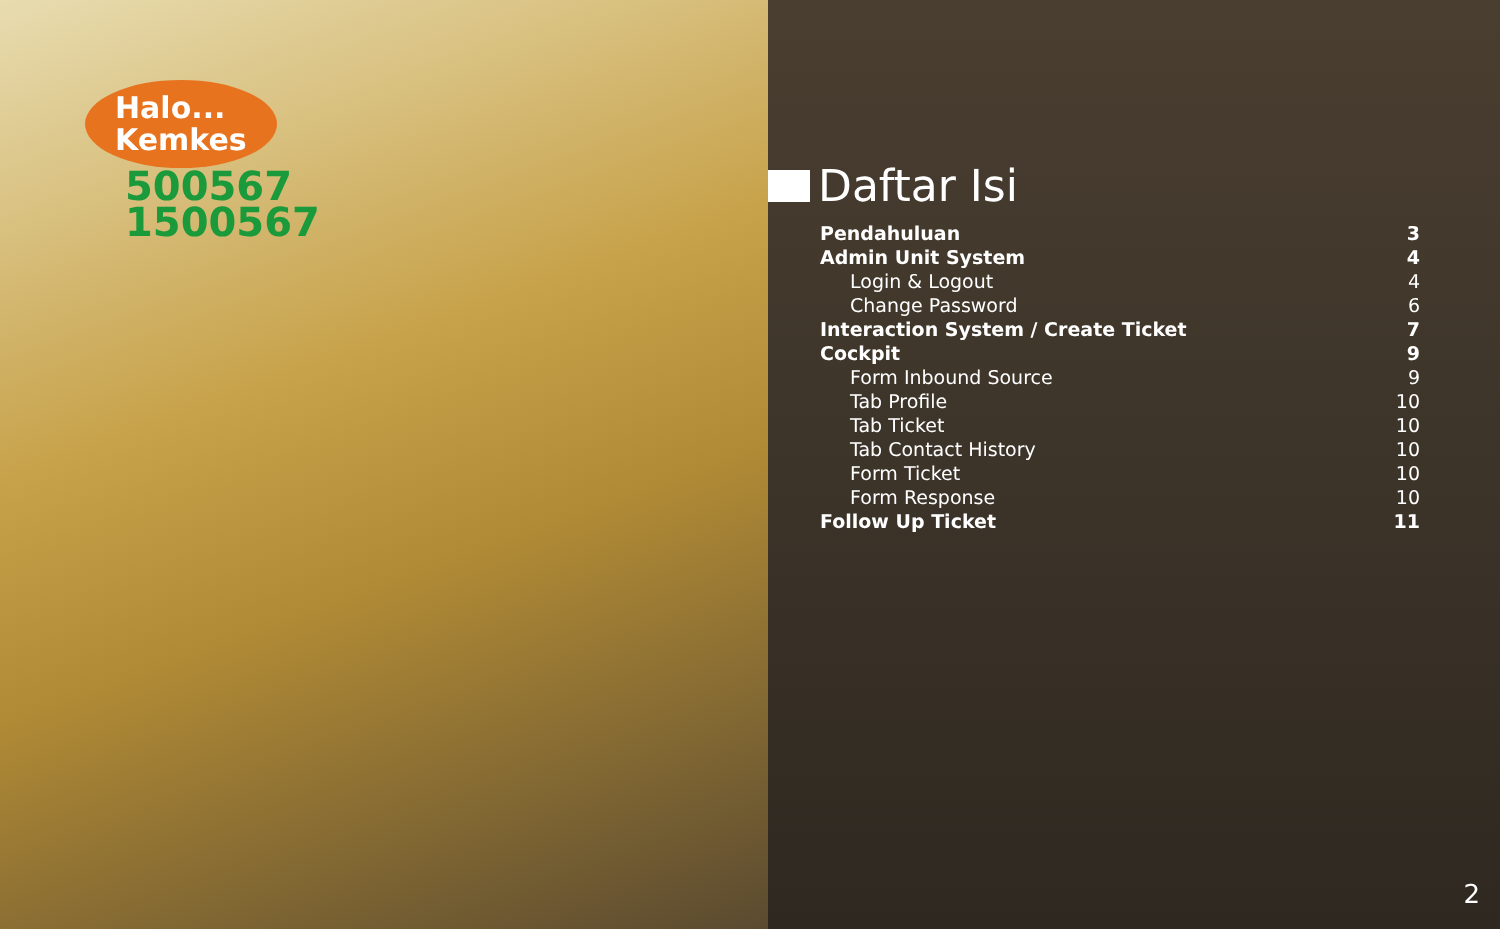Halo...
Kemkes
500567
1500567
Daftar Isi
Pendahuluan 3
Admin Unit System 4
Login & Logout 4
Change Password 6
Interaction System / Create Ticket 7
Cockpit 9
Form Inbound Source 9
Tab Profile 10
Tab Ticket 10
Tab Contact History 10
Form Ticket 10
Form Response 10
Follow Up Ticket 11
2